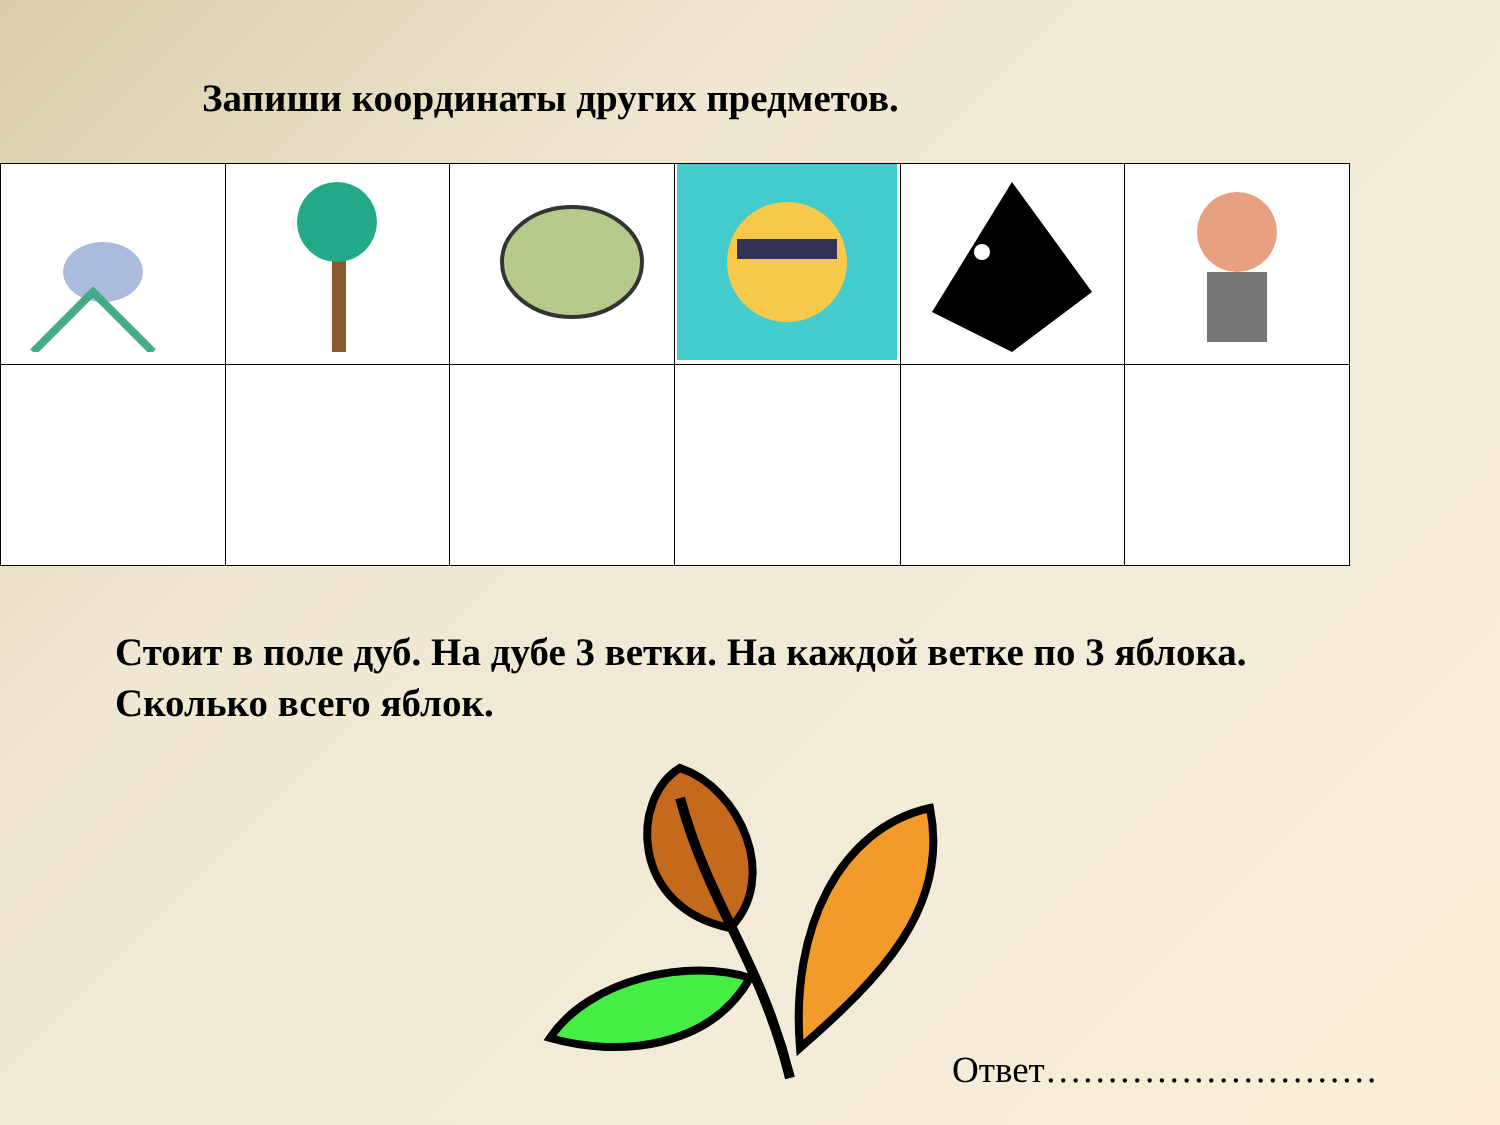Запиши координаты других предметов.
Стоит в поле дуб. На дубе 3 ветки. На каждой ветке по 3 яблока.
Сколько всего яблок.
Ответ………………………